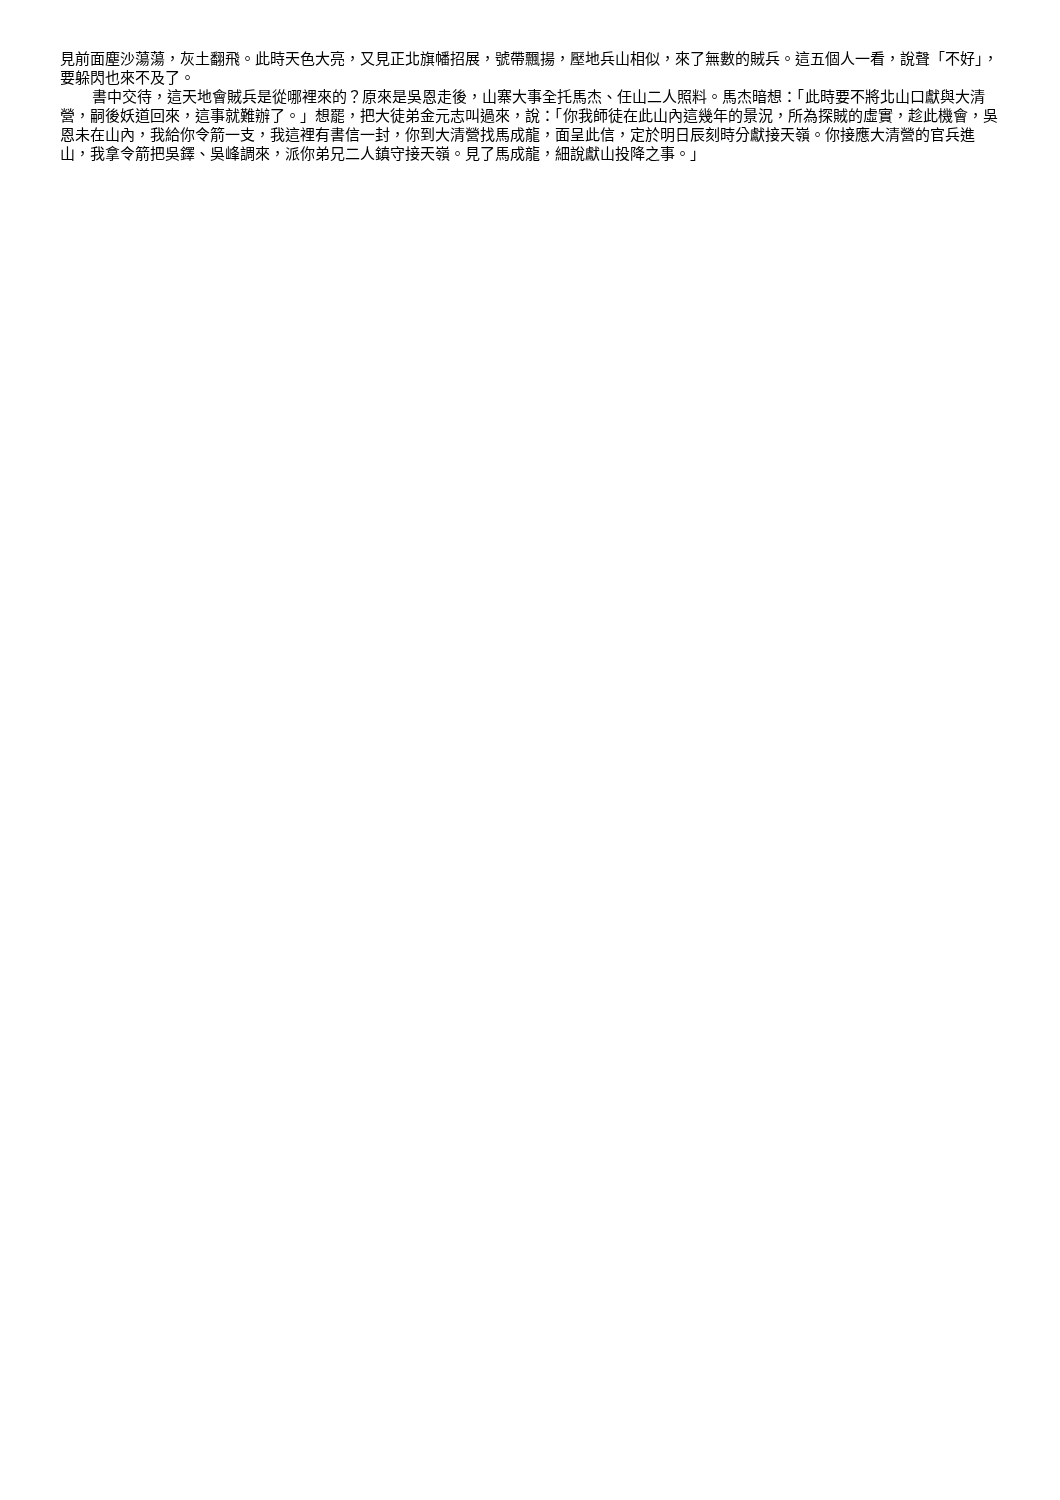見前面塵沙蕩蕩，灰土翻飛。此時天色大亮，又見正北旗幡招展，號帶飄揚，壓地兵山相似，來了無數的賊兵。這五個人一看，說聲「不好」，要躲閃也來不及了。
書中交待，這天地會賊兵是從哪裡來的？原來是吳恩走後，山寨大事全托馬杰、任山二人照料。馬杰暗想：「此時要不將北山口獻與大清營，嗣後妖道回來，這事就難辦了。」想罷，把大徒弟金元志叫過來，說：「你我師徒在此山內這幾年的景況，所為探賊的虛實，趁此機會，吳恩未在山內，我給你令箭一支，我這裡有書信一封，你到大清營找馬成龍，面呈此信，定於明日辰刻時分獻接天嶺。你接應大清營的官兵進山，我拿令箭把吳鐸、吳峰調來，派你弟兄二人鎮守接天嶺。見了馬成龍，細說獻山投降之事。」